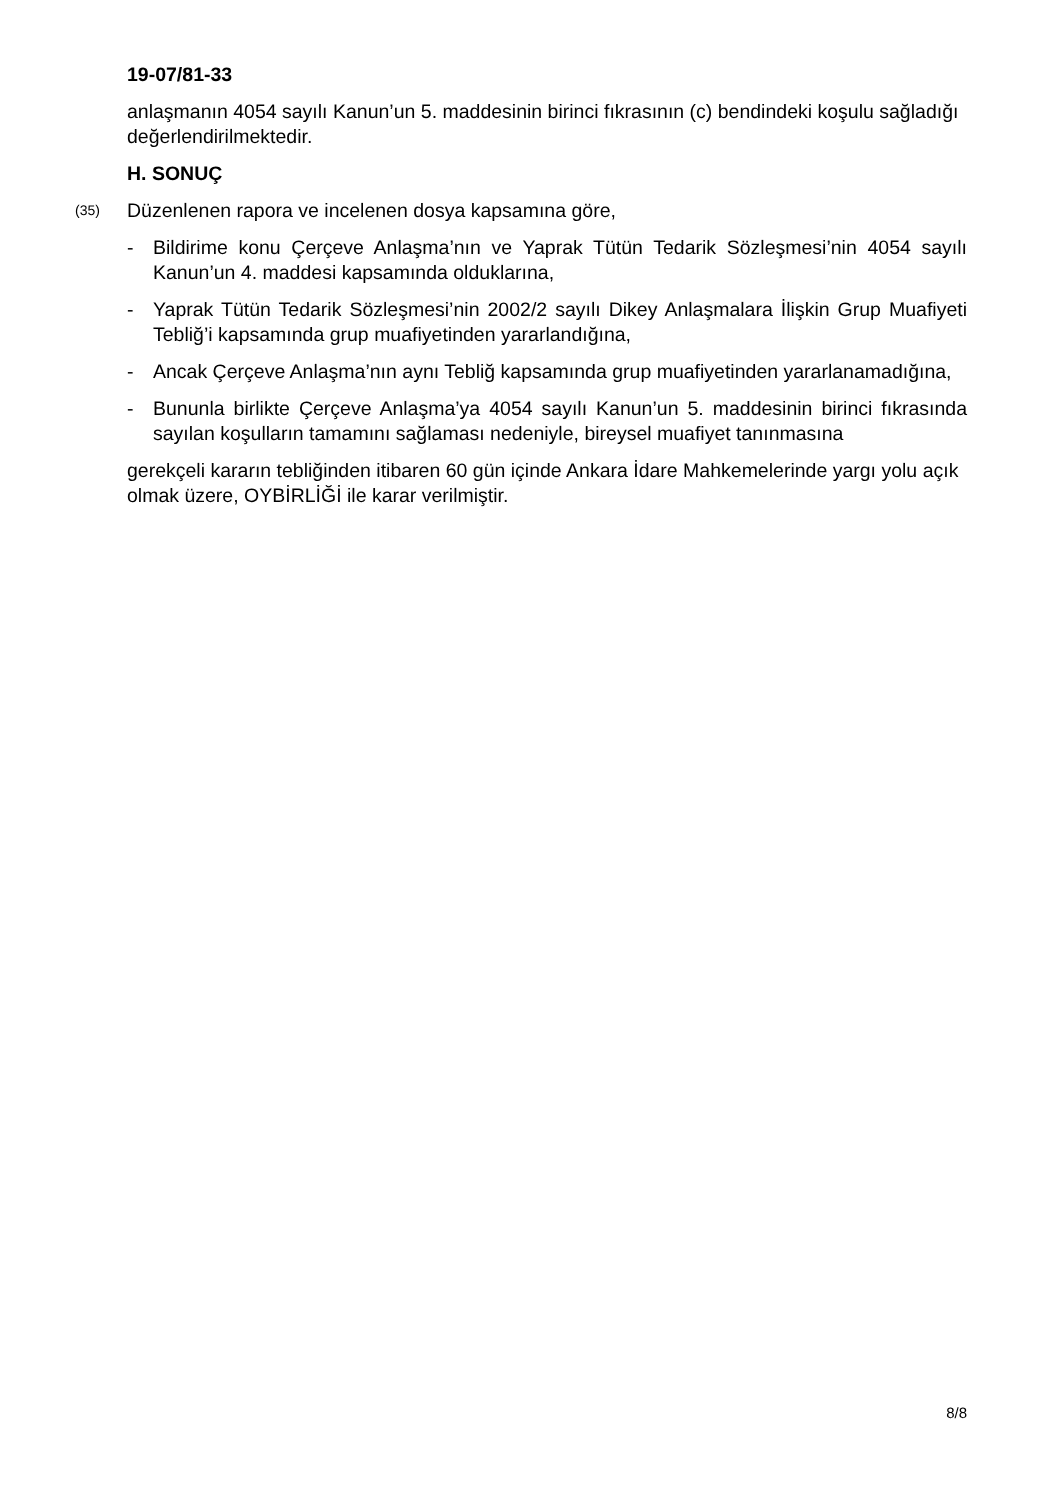19-07/81-33
anlaşmanın 4054 sayılı Kanun’un 5. maddesinin birinci fıkrasının (c) bendindeki koşulu sağladığı değerlendirilmektedir.
H. SONUÇ
(35) Düzenlenen rapora ve incelenen dosya kapsamına göre,
- Bildirime konu Çerçeve Anlaşma’nın ve Yaprak Tütün Tedarik Sözleşmesi’nin 4054 sayılı Kanun’un 4. maddesi kapsamında olduklarına,
- Yaprak Tütün Tedarik Sözleşmesi’nin 2002/2 sayılı Dikey Anlaşmalara İlişkin Grup Muafiyeti Tebliğ’i kapsamında grup muafiyetinden yararlandığına,
- Ancak Çerçeve Anlaşma’nın aynı Tebliğ kapsamında grup muafiyetinden yararlanamadığına,
- Bununla birlikte Çerçeve Anlaşma’ya 4054 sayılı Kanun’un 5. maddesinin birinci fıkrasında sayılan koşulların tamamını sağlaması nedeniyle, bireysel muafiyet tanınmasına
gerekçeli kararın tebliğinden itibaren 60 gün içinde Ankara İdare Mahkemelerinde yargı yolu açık olmak üzere, OYBİRLİĞİ ile karar verilmiştir.
8/8